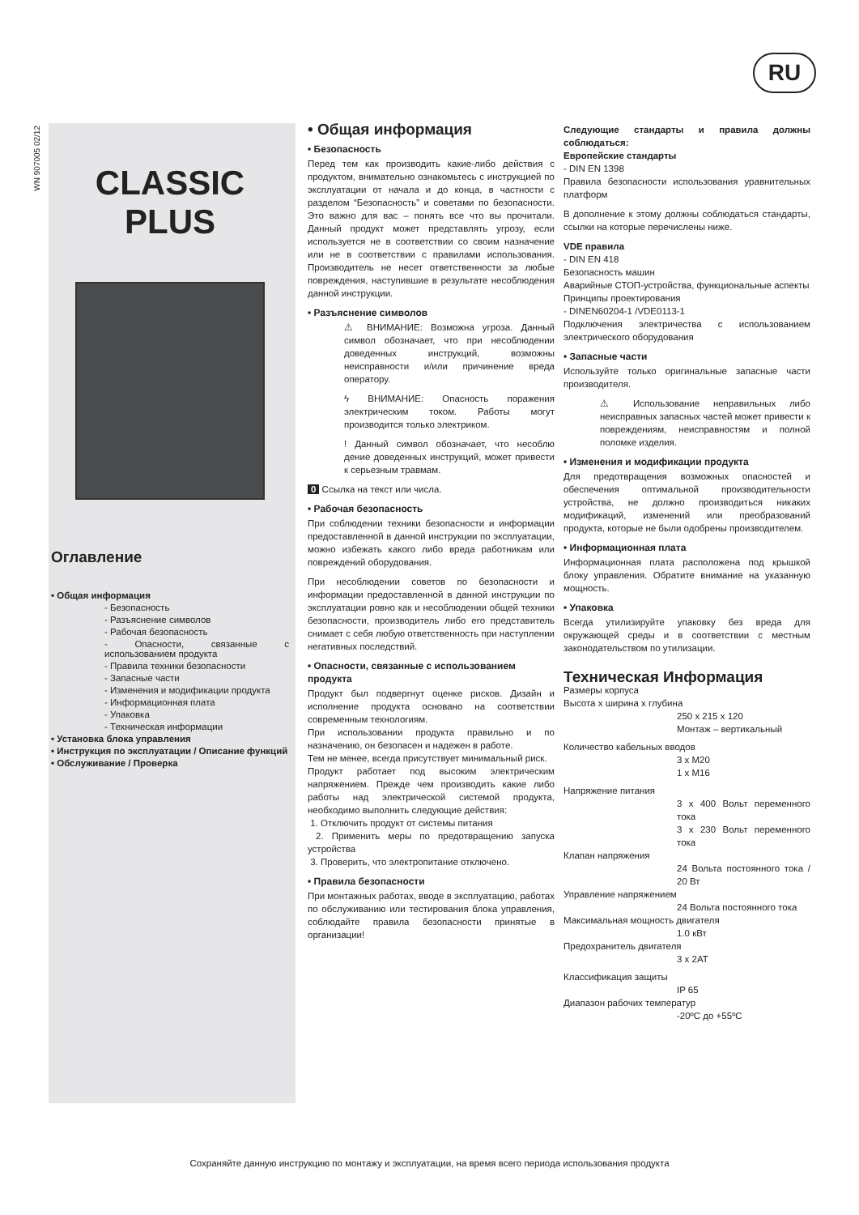RU
WN 907005 02/12
CLASSIC
PLUS
Оглавление
• Общая информация
- Безопасность
- Разъяснение символов
- Рабочая безопасность
- Опасности, связанные с использованием продукта
- Правила техники безопасности
- Запасные части
- Изменения и модификации продукта
- Информационная плата
- Упаковка
- Техническая информации
• Установка блока управления
• Инструкция по эксплуатации / Описание функций
• Обслуживание / Проверка
• Общая информация
• Безопасность
Перед тем как производить какие-либо действия с продуктом, внимательно ознакомьтесь с инструкцией по эксплуатации от начала и до конца, в частности с разделом “Безопасность” и советами по безопасности. Это важно для вас – понять все что вы прочитали. Данный продукт может представлять угрозу, если используется не в соответствии со своим назначение или не в соответствии с правилами использования. Производитель не несет ответственности за любые повреждения, наступившие в результате несоблюдения данной инструкции.
• Разъяснение символов
⚠ ВНИМАНИЕ: Возможна угроза. Данный символ обозначает, что при несоблюдении доведенных инструкций, возможны неисправности и/или причинение вреда оператору.
ϟ ВНИМАНИЕ: Опасность поражения электрическим током. Работы могут производится только электриком.
! Данный символ обозначает, что несоблю дение доведенных инструкций, может привести к серьезным травмам.
0 Ссылка на текст или числа.
• Рабочая безопасность
При соблюдении техники безопасности и информации предоставленной в данной инструкции по эксплуатации, можно избежать какого либо вреда работникам или повреждений оборудования.
При несоблюдении советов по безопасности и информации предоставленной в данной инструкции по эксплуатации ровно как и несоблюдении общей техники безопасности, производитель либо его представитель снимает с себя любую ответственность при наступлении негативных последствий.
• Опасности, связанные с использованием продукта
Продукт был подвергнут оценке рисков. Дизайн и исполнение продукта основано на соответствии современным технологиям.
При использовании продукта правильно и по назначению, он безопасен и надежен в работе.
Тем не менее, всегда присутствует минимальный риск.
Продукт работает под высоким электрическим напряжением. Прежде чем производить какие либо работы над электрической системой продукта, необходимо выполнить следующие действия:
1. Отключить продукт от системы питания
2. Применить меры по предотвращению запуска устройства
3. Проверить, что электропитание отключено.
• Правила безопасности
При монтажных работах, вводе в эксплуатацию, работах по обслуживанию или тестирования блока управления, соблюдайте правила безопасности принятые в организации!
Следующие стандарты и правила должны соблюдаться:
Европейские стандарты
- DIN EN 1398
Правила безопасности использования уравнительных платформ
В дополнение к этому должны соблюдаться стандарты, ссылки на которые перечислены ниже.
VDE правила
- DIN EN 418
Безопасность машин
Аварийные СТОП-устройства, функциональные аспекты
Принципы проектирования
- DINEN60204-1 /VDE0113-1
Подключения электричества с использованием электрического оборудования
• Запасные части
Используйте только оригинальные запасные части производителя.
⚠ Использование неправильных либо неисправных запасных частей может привести к повреждениям, неисправностям и полной поломке изделия.
• Изменения и модификации продукта
Для предотвращения возможных опасностей и обеспечения оптимальной производительности устройства, не должно производиться никаких модификаций, изменений или преобразований продукта, которые не были одобрены производителем.
• Информационная плата
Информационная плата расположена под крышкой блоку управления. Обратите внимание на указанную мощность.
• Упаковка
Всегда утилизируйте упаковку без вреда для окружающей среды и в соответствии с местным законодательством по утилизации.
Техническая Информация
Размеры корпуса
Высота х ширина х глубина
250 х 215 х 120
Монтаж – вертикальный
Количество кабельных вводов
3 x M20
1 x M16
Напряжение питания
3 x 400 Вольт переменного тока
3 x 230 Вольт переменного тока
Клапан напряжения
24 Вольта постоянного тока / 20 Вт
Управление напряжением
24 Вольта постоянного тока
Максимальная мощность двигателя
1.0 кВт
Предохранитель двигателя
3 x 2AT
Классификация защиты
IP 65
Диапазон рабочих температур
-20ºC до +55ºC
Сохраняйте данную инструкцию по монтажу и эксплуатации, на время всего периода использования продукта